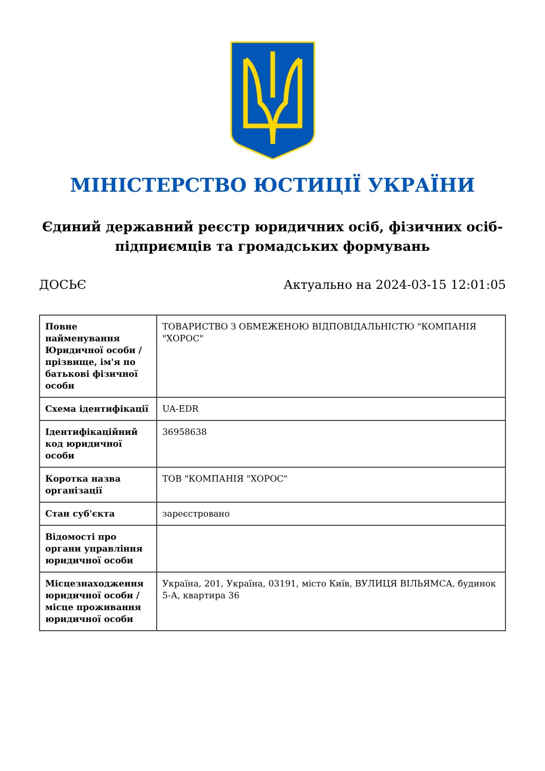МІНІСТЕРСТВО ЮСТИЦІЇ УКРАЇНИ
Єдиний державний реєстр юридичних осіб, фізичних осіб-підприємців та громадських формувань
ДОСЬЄ Актуально на 2024-03-15 12:01:05
| Повне найменування Юридичної особи / прізвище, ім'я по батькові фізичної особи | ТОВАРИСТВО З ОБМЕЖЕНОЮ ВІДПОВІДАЛЬНІСТЮ "КОМПАНІЯ "ХОРОС" |
| Схема ідентифікації | UA-EDR |
| Ідентифікаційний код юридичної особи | 36958638 |
| Коротка назва організації | ТОВ "КОМПАНІЯ "ХОРОС" |
| Стан суб'єкта | зареєстровано |
| Відомості про органи управління юридичної особи | |
| Місцезнаходження юридичної особи / місце проживання юридичної особи | Україна, 201, Україна, 03191, місто Київ, ВУЛИЦЯ ВІЛЬЯМСА, будинок 5-А, квартира 36 |